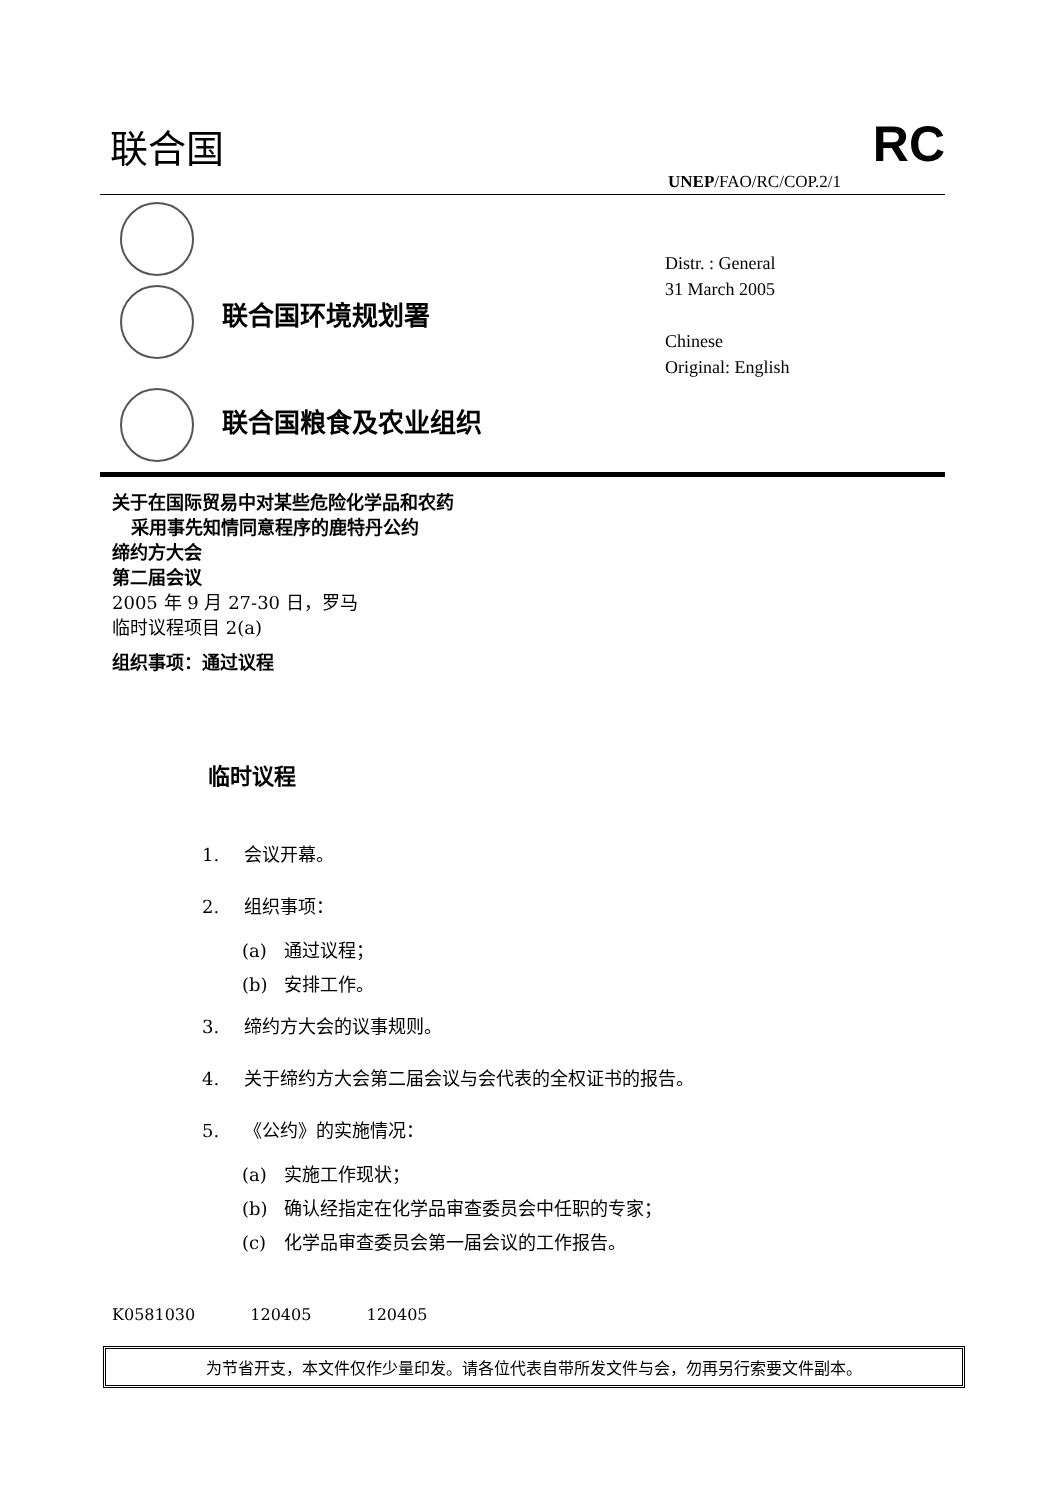联合国 RC
UNEP/FAO/RC/COP.2/1
联合国环境规划署
联合国粮食及农业组织
Distr. : General
31 March 2005
Chinese
Original: English
关于在国际贸易中对某些危险化学品和农药
采用事先知情同意程序的鹿特丹公约
缔约方大会
第二届会议
2005 年 9 月 27-30 日，罗马
临时议程项目 2(a)
组织事项：通过议程
临时议程
1. 会议开幕。
2. 组织事项：
(a) 通过议程；
(b) 安排工作。
3. 缔约方大会的议事规则。
4. 关于缔约方大会第二届会议与会代表的全权证书的报告。
5. 《公约》的实施情况：
(a) 实施工作现状；
(b) 确认经指定在化学品审查委员会中任职的专家；
(c) 化学品审查委员会第一届会议的工作报告。
K0581030 120405 120405
为节省开支，本文件仅作少量印发。请各位代表自带所发文件与会，勿再另行索要文件副本。